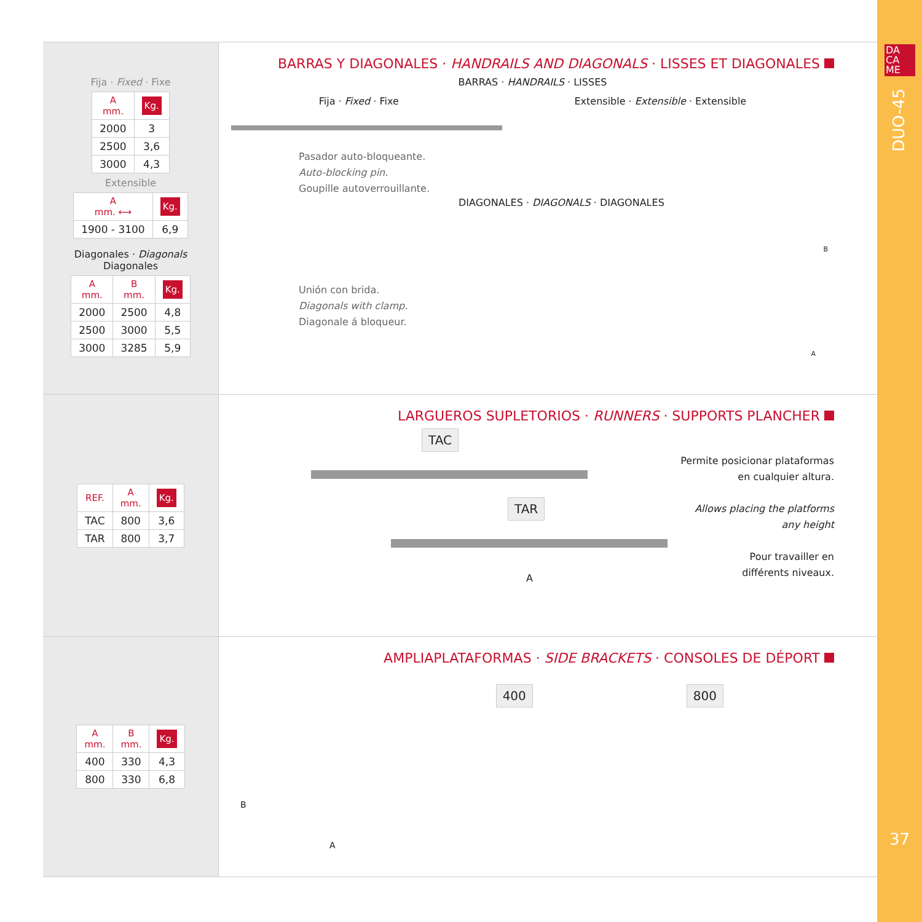Fija · Fixed · Fixe
| A mm. | Kg. |
| --- | --- |
| 2000 | 3 |
| 2500 | 3,6 |
| 3000 | 4,3 |
Extensible
| A mm. ⟷ | Kg. |
| --- | --- |
| 1900 - 3100 | 6,9 |
Diagonales · Diagonals
Diagonales
| A mm. | B mm. | Kg. |
| --- | --- | --- |
| 2000 | 2500 | 4,8 |
| 2500 | 3000 | 5,5 |
| 3000 | 3285 | 5,9 |
BARRAS Y DIAGONALES · HANDRAILS AND DIAGONALS · LISSES ET DIAGONALES
BARRAS · HANDRAILS · LISSES
Fija · Fixed · Fixe Extensible · Extensible · Extensible
Pasador auto-bloqueante.
Auto-blocking pin.
Goupille autoverrouillante.
DIAGONALES · DIAGONALS · DIAGONALES
Unión con brida.
Diagonals with clamp.
Diagonale á bloqueur.
B
A
| REF. | A mm. | Kg. |
| --- | --- | --- |
| TAC | 800 | 3,6 |
| TAR | 800 | 3,7 |
LARGUEROS SUPLETORIOS · RUNNERS · SUPPORTS PLANCHER
TAC TAR
A
Permite posicionar plataformas
en cualquier altura.
Allows placing the platforms
any height
Pour travailler en
différents niveaux.
| A mm. | B mm. | Kg. |
| --- | --- | --- |
| 400 | 330 | 4,3 |
| 800 | 330 | 6,8 |
AMPLIAPLATAFORMAS · SIDE BRACKETS · CONSOLES DE DÉPORT
400 800
B
A
DA
CA
ME
DUO-45
37